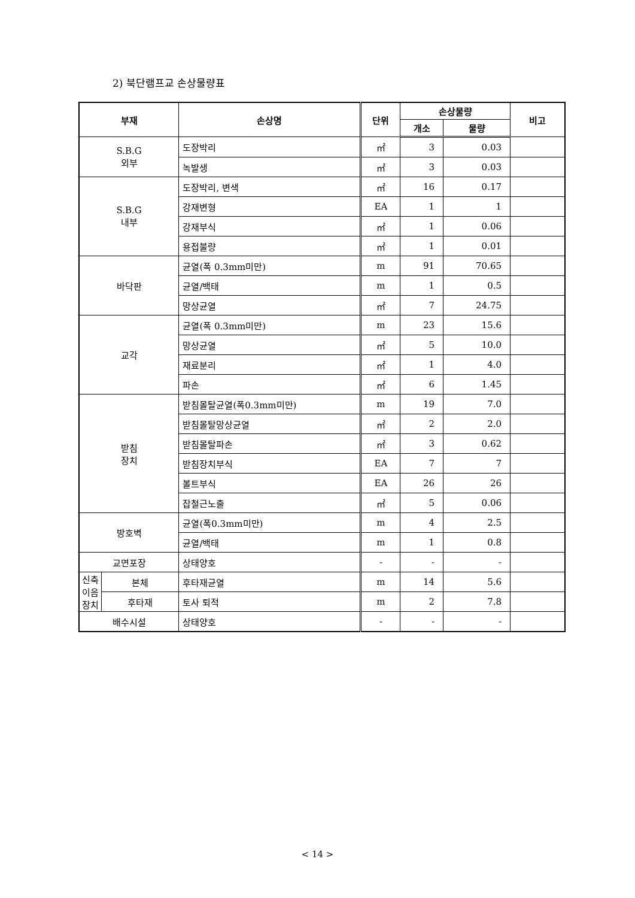2) 북단램프교 손상물량표
| 부재 | | 손상명 | 단위 | 손상물량 | | 비고 |
| --- | --- | --- | --- | --- | --- | --- |
| | | | | 개소 | 물량 | |
| S.B.G 외부 | | 도장박리 | ㎡ | 3 | 0.03 | |
| | | 녹발생 | ㎡ | 3 | 0.03 | |
| S.B.G 내부 | | 도장박리, 변색 | ㎡ | 16 | 0.17 | |
| | | 강재변형 | EA | 1 | 1 | |
| | | 강재부식 | ㎡ | 1 | 0.06 | |
| | | 용접불량 | ㎡ | 1 | 0.01 | |
| 바닥판 | | 균열(폭 0.3mm미만) | m | 91 | 70.65 | |
| | | 균열/백태 | m | 1 | 0.5 | |
| | | 망상균열 | ㎡ | 7 | 24.75 | |
| 교각 | | 균열(폭 0.3mm미만) | m | 23 | 15.6 | |
| | | 망상균열 | ㎡ | 5 | 10.0 | |
| | | 재료분리 | ㎡ | 1 | 4.0 | |
| | | 파손 | ㎡ | 6 | 1.45 | |
| 받침 장치 | | 받침몰탈균열(폭0.3mm미만) | m | 19 | 7.0 | |
| | | 받침몰탈망상균열 | ㎡ | 2 | 2.0 | |
| | | 받침몰탈파손 | ㎡ | 3 | 0.62 | |
| | | 받침장치부식 | EA | 7 | 7 | |
| | | 볼트부식 | EA | 26 | 26 | |
| | | 잡철근노출 | ㎡ | 5 | 0.06 | |
| 방호벽 | | 균열(폭0.3mm미만) | m | 4 | 2.5 | |
| | | 균열/백태 | m | 1 | 0.8 | |
| 교면포장 | | 상태양호 | - | - | - | |
| 신축 이음 장치 | 본체 | 후타재균열 | m | 14 | 5.6 | |
| | 후타재 | 토사 퇴적 | m | 2 | 7.8 | |
| 배수시설 | | 상태양호 | - | - | - | |
< 14 >